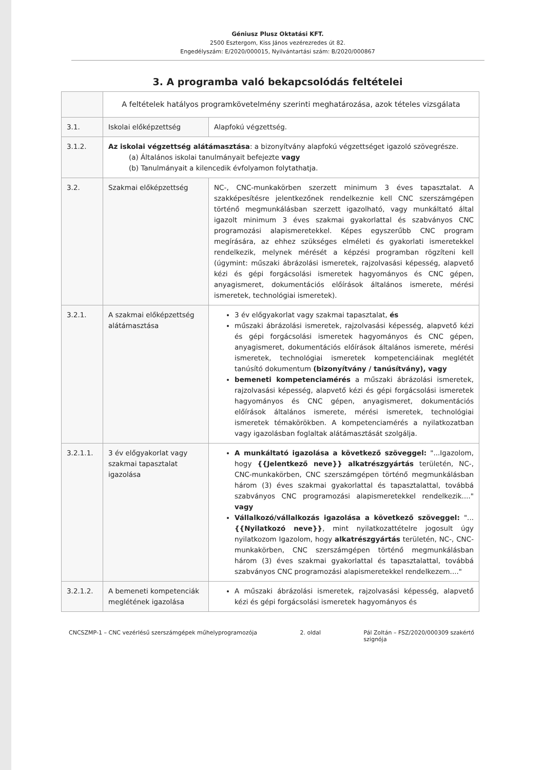Géniusz Plusz Oktatási KFT.
2500 Esztergom, Kiss János vezérezredes út 82.
Engedélyszám: E/2020/000015, Nyilvántartási szám: B/2020/000867
3. A programba való bekapcsolódás feltételei
| | A feltételek hatályos programkövetelmény szerinti meghatározása, azok tételes vizsgálata | |
| 3.1. | Iskolai előképzettség | Alapfokú végzettség. |
| 3.1.2. | Az iskolai végzettség alátámasztása : a bizonyítvány alapfokú végzettséget igazoló szövegrésze. (a) Általános iskolai tanulmányait befejezte vagy (b) Tanulmányait a kilencedik évfolyamon folytathatja. | |
| 3.2. | Szakmai előképzettség | NC-, CNC-munkakörben szerzett minimum 3 éves tapasztalat. A szakképesítésre jelentkezőnek rendelkeznie kell CNC szerszámgépen történő megmunkálásban szerzett igazolható, vagy munkáltató által igazolt minimum 3 éves szakmai gyakorlattal és szabványos CNC programozási alapismeretekkel. Képes egyszerűbb CNC program megírására, az ehhez szükséges elméleti és gyakorlati ismeretekkel rendelkezik, melynek mérését a képzési programban rögzíteni kell (úgymint: műszaki ábrázolási ismeretek, rajzolvasási képesség, alapvető kézi és gépi forgácsolási ismeretek hagyományos és CNC gépen, anyagismeret, dokumentációs előírások általános ismerete, mérési ismeretek, technológiai ismeretek). |
| 3.2.1. | A szakmai előképzettség alátámasztása | 3 év előgyakorlat vagy szakmai tapasztalat, és műszaki ábrázolási ismeretek, rajzolvasási képesség, alapvető kézi és gépi forgácsolási ismeretek hagyományos és CNC gépen, anyagismeret, dokumentációs előírások általános ismerete, mérési ismeretek, technológiai ismeretek kompetenciáinak meglétét tanúsító dokumentum (bizonyítvány / tanúsítvány), vagy bemeneti kompetenciamérés a műszaki ábrázolási ismeretek, rajzolvasási képesség, alapvető kézi és gépi forgácsolási ismeretek hagyományos és CNC gépen, anyagismeret, dokumentációs előírások általános ismerete, mérési ismeretek, technológiai ismeretek témakörökben. A kompetenciamérés a nyilatkozatban vagy igazolásban foglaltak alátámasztását szolgálja. |
| 3.2.1.1. | 3 év előgyakorlat vagy szakmai tapasztalat igazolása | A munkáltató igazolása a következő szöveggel: "...Igazolom, hogy {{Jelentkező neve}} alkatrészgyártás területén, NC-, CNC-munkakörben, CNC szerszámgépen történő megmunkálásban három (3) éves szakmai gyakorlattal és tapasztalattal, továbbá szabványos CNC programozási alapismeretekkel rendelkezik...." vagy Vállalkozó/vállalkozás igazolása a következő szöveggel: "... {{Nyilatkozó neve}} , mint nyilatkozattételre jogosult úgy nyilatkozom Igazolom, hogy alkatrészgyártás területén, NC-, CNC-munkakörben, CNC szerszámgépen történő megmunkálásban három (3) éves szakmai gyakorlattal és tapasztalattal, továbbá szabványos CNC programozási alapismeretekkel rendelkezem...." |
| 3.2.1.2. | A bemeneti kompetenciák meglétének igazolása | A műszaki ábrázolási ismeretek, rajzolvasási képesség, alapvető kézi és gépi forgácsolási ismeretek hagyományos és |
CNCSZMP-1 – CNC vezérlésű szerszámgépek műhelyprogramozója 2. oldal Pál Zoltán – FSZ/2020/000309 szakértő
szignója